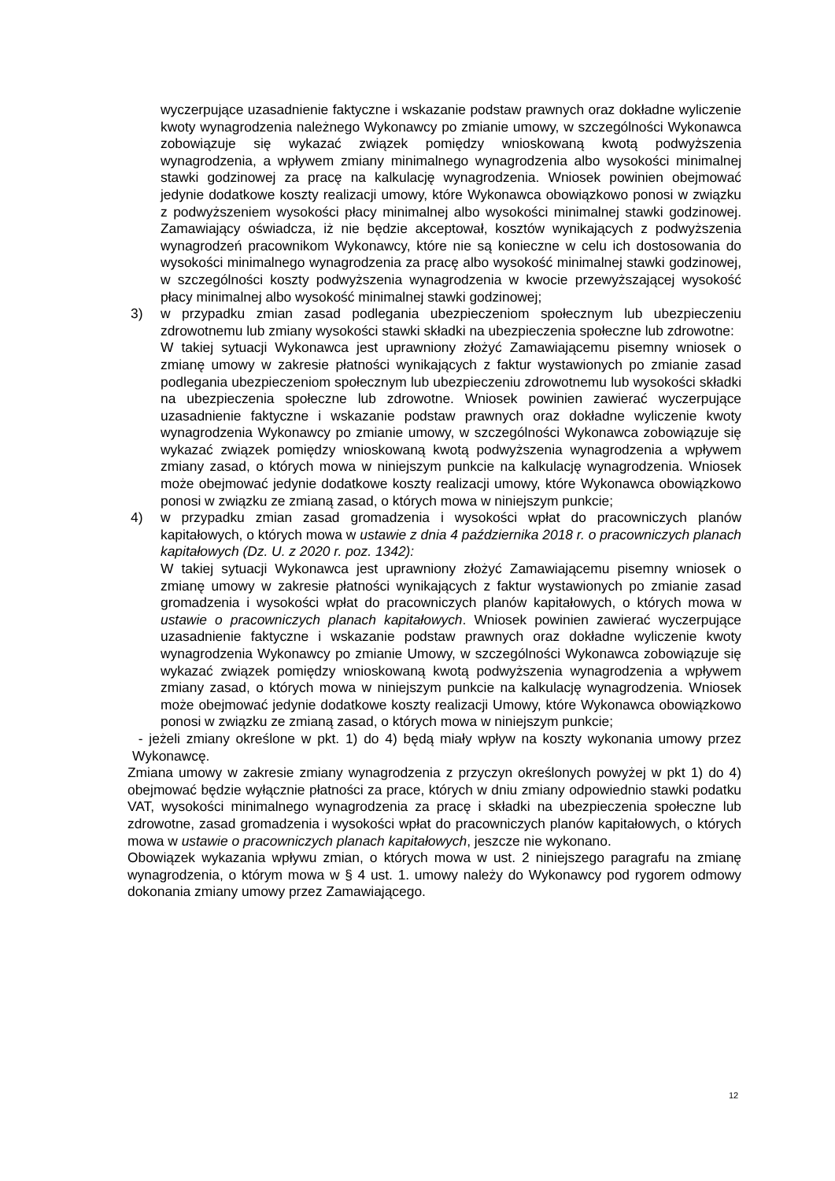wyczerpujące uzasadnienie faktyczne i wskazanie podstaw prawnych oraz dokładne wyliczenie kwoty wynagrodzenia należnego Wykonawcy po zmianie umowy, w szczególności Wykonawca zobowiązuje się wykazać związek pomiędzy wnioskowaną kwotą podwyższenia wynagrodzenia, a wpływem zmiany minimalnego wynagrodzenia albo wysokości minimalnej stawki godzinowej za pracę na kalkulację wynagrodzenia. Wniosek powinien obejmować jedynie dodatkowe koszty realizacji umowy, które Wykonawca obowiązkowo ponosi w związku z podwyższeniem wysokości płacy minimalnej albo wysokości minimalnej stawki godzinowej. Zamawiający oświadcza, iż nie będzie akceptował, kosztów wynikających z podwyższenia wynagrodzeń pracownikom Wykonawcy, które nie są konieczne w celu ich dostosowania do wysokości minimalnego wynagrodzenia za pracę albo wysokość minimalnej stawki godzinowej, w szczególności koszty podwyższenia wynagrodzenia w kwocie przewyższającej wysokość płacy minimalnej albo wysokość minimalnej stawki godzinowej;
3) w przypadku zmian zasad podlegania ubezpieczeniom społecznym lub ubezpieczeniu zdrowotnemu lub zmiany wysokości stawki składki na ubezpieczenia społeczne lub zdrowotne:
W takiej sytuacji Wykonawca jest uprawniony złożyć Zamawiającemu pisemny wniosek o zmianę umowy w zakresie płatności wynikających z faktur wystawionych po zmianie zasad podlegania ubezpieczeniom społecznym lub ubezpieczeniu zdrowotnemu lub wysokości składki na ubezpieczenia społeczne lub zdrowotne. Wniosek powinien zawierać wyczerpujące uzasadnienie faktyczne i wskazanie podstaw prawnych oraz dokładne wyliczenie kwoty wynagrodzenia Wykonawcy po zmianie umowy, w szczególności Wykonawca zobowiązuje się wykazać związek pomiędzy wnioskowaną kwotą podwyższenia wynagrodzenia a wpływem zmiany zasad, o których mowa w niniejszym punkcie na kalkulację wynagrodzenia. Wniosek może obejmować jedynie dodatkowe koszty realizacji umowy, które Wykonawca obowiązkowo ponosi w związku ze zmianą zasad, o których mowa w niniejszym punkcie;
4) w przypadku zmian zasad gromadzenia i wysokości wpłat do pracowniczych planów kapitałowych, o których mowa w ustawie z dnia 4 października 2018 r. o pracowniczych planach kapitałowych (Dz. U. z 2020 r. poz. 1342):
W takiej sytuacji Wykonawca jest uprawniony złożyć Zamawiającemu pisemny wniosek o zmianę umowy w zakresie płatności wynikających z faktur wystawionych po zmianie zasad gromadzenia i wysokości wpłat do pracowniczych planów kapitałowych, o których mowa w ustawie o pracowniczych planach kapitałowych. Wniosek powinien zawierać wyczerpujące uzasadnienie faktyczne i wskazanie podstaw prawnych oraz dokładne wyliczenie kwoty wynagrodzenia Wykonawcy po zmianie Umowy, w szczególności Wykonawca zobowiązuje się wykazać związek pomiędzy wnioskowaną kwotą podwyższenia wynagrodzenia a wpływem zmiany zasad, o których mowa w niniejszym punkcie na kalkulację wynagrodzenia. Wniosek może obejmować jedynie dodatkowe koszty realizacji Umowy, które Wykonawca obowiązkowo ponosi w związku ze zmianą zasad, o których mowa w niniejszym punkcie;
- jeżeli zmiany określone w pkt. 1) do 4) będą miały wpływ na koszty wykonania umowy przez Wykonawcę.
Zmiana umowy w zakresie zmiany wynagrodzenia z przyczyn określonych powyżej w pkt 1) do 4) obejmować będzie wyłącznie płatności za prace, których w dniu zmiany odpowiednio stawki podatku VAT, wysokości minimalnego wynagrodzenia za pracę i składki na ubezpieczenia społeczne lub zdrowotne, zasad gromadzenia i wysokości wpłat do pracowniczych planów kapitałowych, o których mowa w ustawie o pracowniczych planach kapitałowych, jeszcze nie wykonano.
Obowiązek wykazania wpływu zmian, o których mowa w ust. 2 niniejszego paragrafu na zmianę wynagrodzenia, o którym mowa w § 4 ust. 1. umowy należy do Wykonawcy pod rygorem odmowy dokonania zmiany umowy przez Zamawiającego.
12